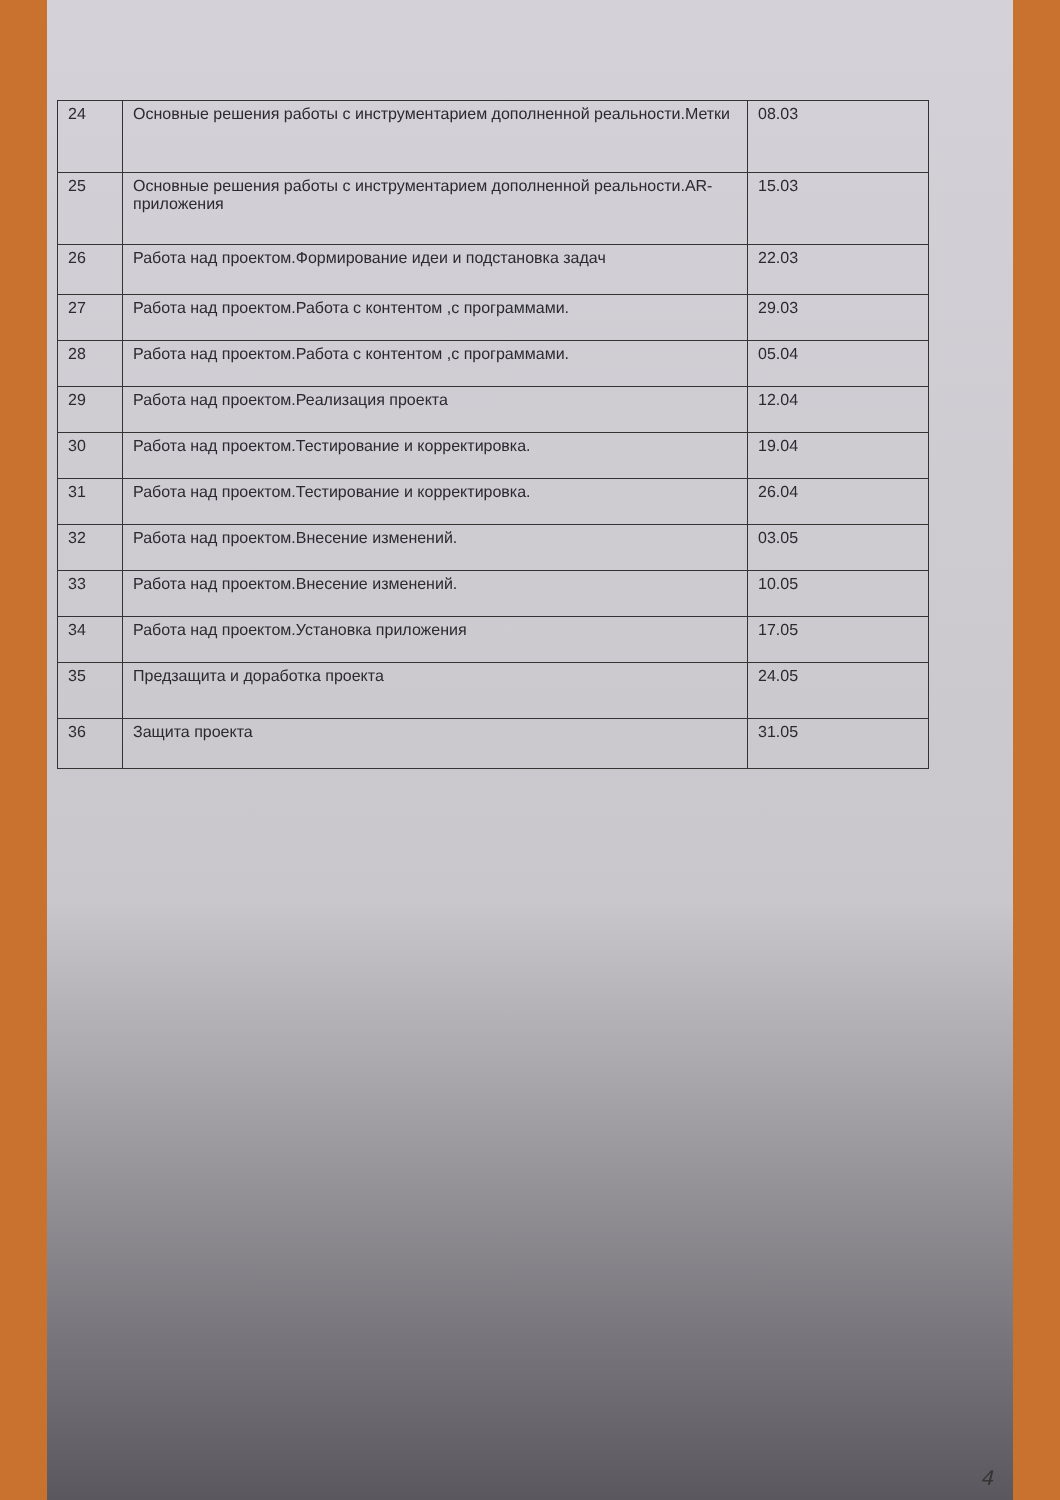| 24 | Основные решения работы с инструментарием дополненной реальности.Метки | 08.03 |
| 25 | Основные решения работы с инструментарием дополненной реальности.AR-приложения | 15.03 |
| 26 | Работа над проектом.Формирование идеи и подстановка задач | 22.03 |
| 27 | Работа над проектом.Работа с контентом ,с программами. | 29.03 |
| 28 | Работа над проектом.Работа с контентом ,с программами. | 05.04 |
| 29 | Работа над проектом.Реализация проекта | 12.04 |
| 30 | Работа над проектом.Тестирование и корректировка. | 19.04 |
| 31 | Работа над проектом.Тестирование и корректировка. | 26.04 |
| 32 | Работа над проектом.Внесение изменений. | 03.05 |
| 33 | Работа над проектом.Внесение изменений. | 10.05 |
| 34 | Работа над проектом.Установка приложения | 17.05 |
| 35 | Предзащита и доработка проекта | 24.05 |
| 36 | Защита проекта | 31.05 |
4